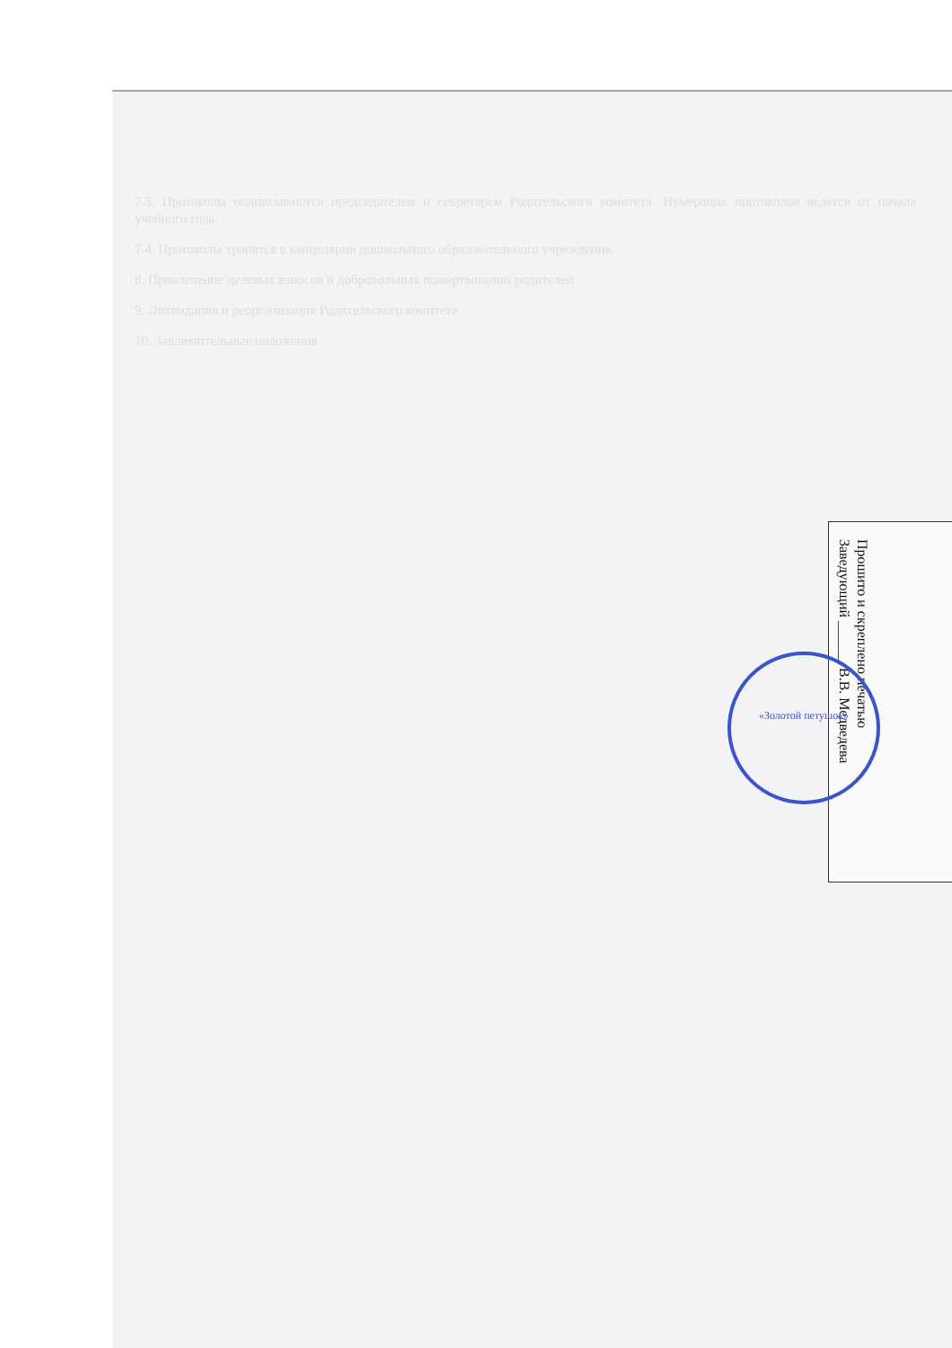7.3. Протоколы подписываются председателем и секретарем Родительского комитета. Нумерация протоколов ведется от начала учебного года.
7.4. Протоколы хранятся в канцелярии дошкольного образовательного учреждения.
8. Привлечение целевых взносов и добровольных пожертвований родителей
9. Ликвидация и реорганизация Родительского комитета
10. Заключительные положения
Прошито и скреплено печатью
Заведующий ______ В.В. Медведева
«Золотой петушок»